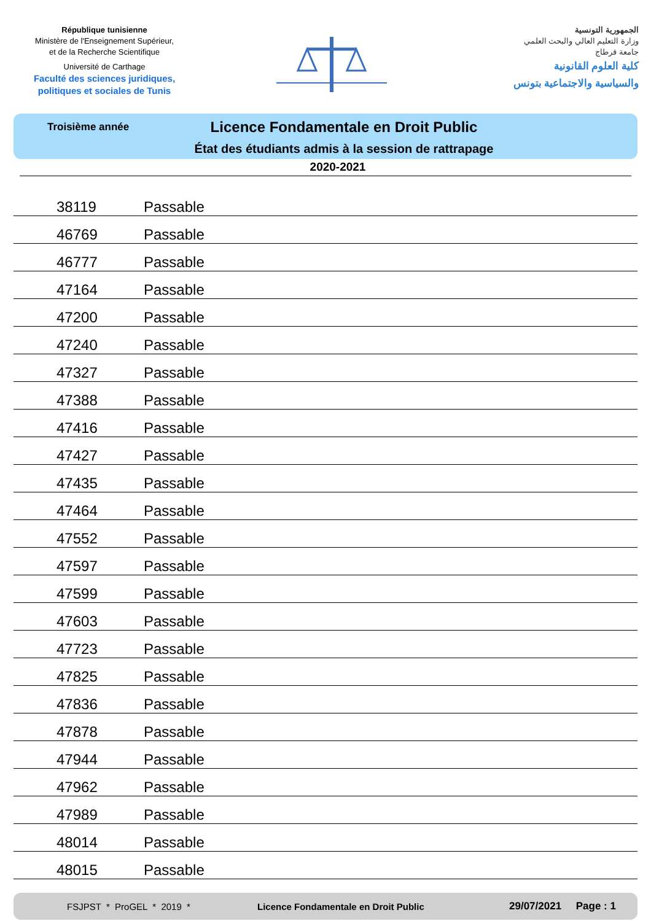République tunisienne
Ministère de l'Enseignement Supérieur,
et de la Recherche Scientifique
Université de Carthage
Faculté des sciences juridiques,
politiques et sociales de Tunis
الجمهورية التونسية
وزارة التعليم العالي والبحث العلمي
جامعة قرطاج
كلية العلوم القانونية
والسياسية والاجتماعية بتونس
Troisième année
Licence Fondamentale en Droit Public
État des étudiants admis à la session de rattrapage
2020-2021
| 38119 | Passable |
| 46769 | Passable |
| 46777 | Passable |
| 47164 | Passable |
| 47200 | Passable |
| 47240 | Passable |
| 47327 | Passable |
| 47388 | Passable |
| 47416 | Passable |
| 47427 | Passable |
| 47435 | Passable |
| 47464 | Passable |
| 47552 | Passable |
| 47597 | Passable |
| 47599 | Passable |
| 47603 | Passable |
| 47723 | Passable |
| 47825 | Passable |
| 47836 | Passable |
| 47878 | Passable |
| 47944 | Passable |
| 47962 | Passable |
| 47989 | Passable |
| 48014 | Passable |
| 48015 | Passable |
FSJPST * ProGEL * 2019 * Licence Fondamentale en Droit Public 29/07/2021 Page : 1